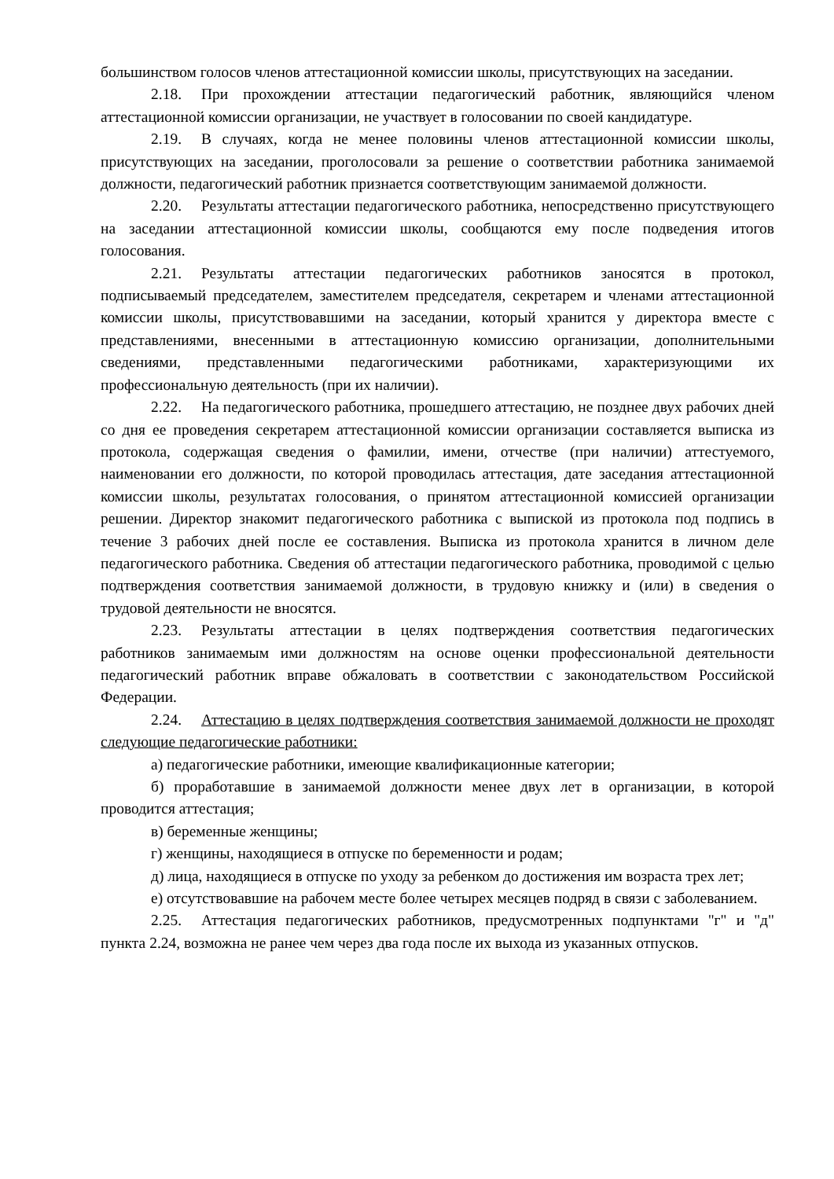большинством голосов членов аттестационной комиссии школы, присутствующих на заседании.
2.18. При прохождении аттестации педагогический работник, являющийся членом аттестационной комиссии организации, не участвует в голосовании по своей кандидатуре.
2.19. В случаях, когда не менее половины членов аттестационной комиссии школы, присутствующих на заседании, проголосовали за решение о соответствии работника занимаемой должности, педагогический работник признается соответствующим занимаемой должности.
2.20. Результаты аттестации педагогического работника, непосредственно присутствующего на заседании аттестационной комиссии школы, сообщаются ему после подведения итогов голосования.
2.21. Результаты аттестации педагогических работников заносятся в протокол, подписываемый председателем, заместителем председателя, секретарем и членами аттестационной комиссии школы, присутствовавшими на заседании, который хранится у директора вместе с представлениями, внесенными в аттестационную комиссию организации, дополнительными сведениями, представленными педагогическими работниками, характеризующими их профессиональную деятельность (при их наличии).
2.22. На педагогического работника, прошедшего аттестацию, не позднее двух рабочих дней со дня ее проведения секретарем аттестационной комиссии организации составляется выписка из протокола, содержащая сведения о фамилии, имени, отчестве (при наличии) аттестуемого, наименовании его должности, по которой проводилась аттестация, дате заседания аттестационной комиссии школы, результатах голосования, о принятом аттестационной комиссией организации решении. Директор знакомит педагогического работника с выпиской из протокола под подпись в течение 3 рабочих дней после ее составления. Выписка из протокола хранится в личном деле педагогического работника. Сведения об аттестации педагогического работника, проводимой с целью подтверждения соответствия занимаемой должности, в трудовую книжку и (или) в сведения о трудовой деятельности не вносятся.
2.23. Результаты аттестации в целях подтверждения соответствия педагогических работников занимаемым ими должностям на основе оценки профессиональной деятельности педагогический работник вправе обжаловать в соответствии с законодательством Российской Федерации.
2.24. Аттестацию в целях подтверждения соответствия занимаемой должности не проходят следующие педагогические работники:
а) педагогические работники, имеющие квалификационные категории;
б) проработавшие в занимаемой должности менее двух лет в организации, в которой проводится аттестация;
в) беременные женщины;
г) женщины, находящиеся в отпуске по беременности и родам;
д) лица, находящиеся в отпуске по уходу за ребенком до достижения им возраста трех лет;
е) отсутствовавшие на рабочем месте более четырех месяцев подряд в связи с заболеванием.
2.25. Аттестация педагогических работников, предусмотренных подпунктами "г" и "д" пункта 2.24, возможна не ранее чем через два года после их выхода из указанных отпусков.